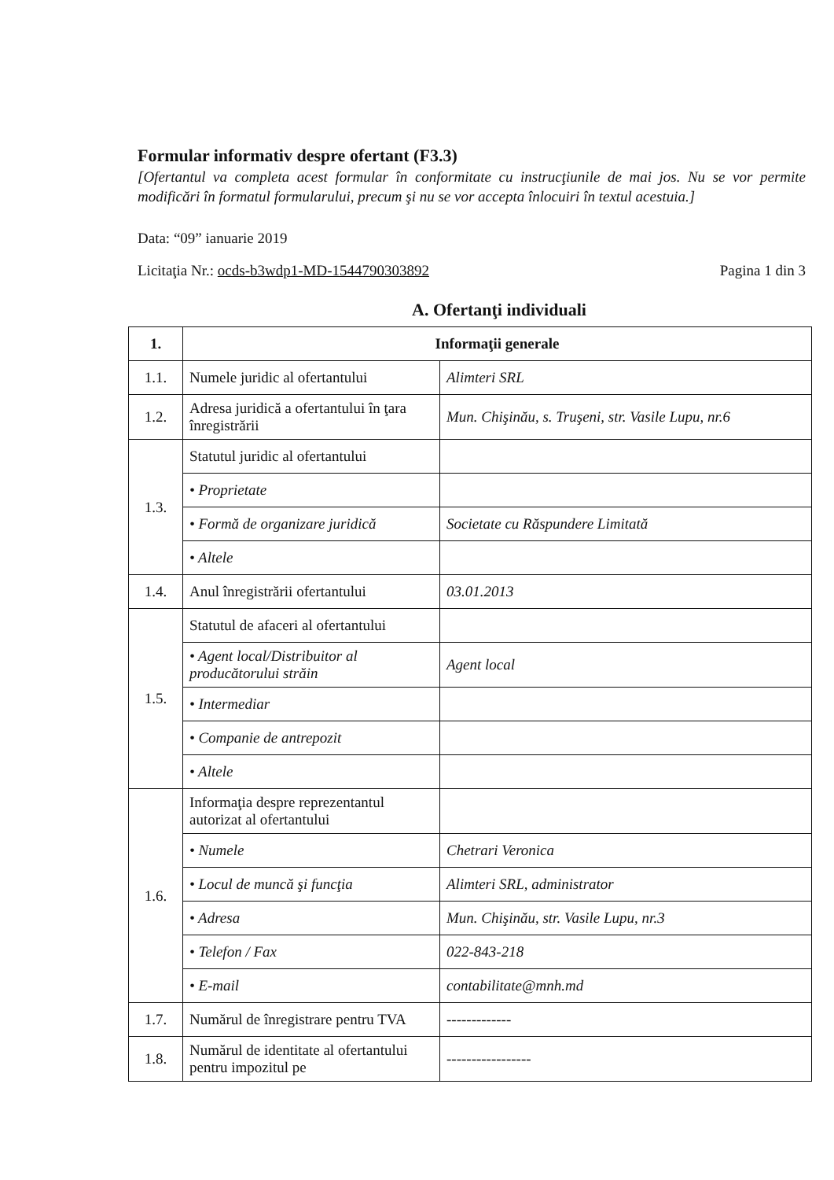Formular informativ despre ofertant (F3.3)
[Ofertantul va completa acest formular în conformitate cu instrucţiunile de mai jos. Nu se vor permite modificări în formatul formularului, precum şi nu se vor accepta înlocuiri în textul acestuia.]
Data: “09” ianuarie 2019
Licitaţia Nr.: ocds-b3wdp1-MD-1544790303892 Pagina 1 din 3
A. Ofertanţi individuali
| 1. | Informaţii generale | |
| 1.1. | Numele juridic al ofertantului | Alimteri SRL |
| 1.2. | Adresa juridică a ofertantului în ţara înregistrării | Mun. Chişinău, s. Truşeni, str. Vasile Lupu, nr.6 |
| 1.3. | Statutul juridic al ofertantului | |
| | • Proprietate | |
| | • Formă de organizare juridică | Societate cu Răspundere Limitată |
| | • Altele | |
| 1.4. | Anul înregistrării ofertantului | 03.01.2013 |
| 1.5. | Statutul de afaceri al ofertantului | |
| | • Agent local/Distribuitor al producătorului străin | Agent local |
| | • Intermediar | |
| | • Companie de antrepozit | |
| | • Altele | |
| 1.6. | Informaţia despre reprezentantul autorizat al ofertantului | |
| | • Numele | Chetrari Veronica |
| | • Locul de muncă şi funcţia | Alimteri SRL, administrator |
| | • Adresa | Mun. Chişinău, str. Vasile Lupu, nr.3 |
| | • Telefon / Fax | 022-843-218 |
| | • E-mail | contabilitate@mnh.md |
| 1.7. | Numărul de înregistrare pentru TVA | ------------- |
| 1.8. | Numărul de identitate al ofertantului pentru impozitul pe | ----------------- |